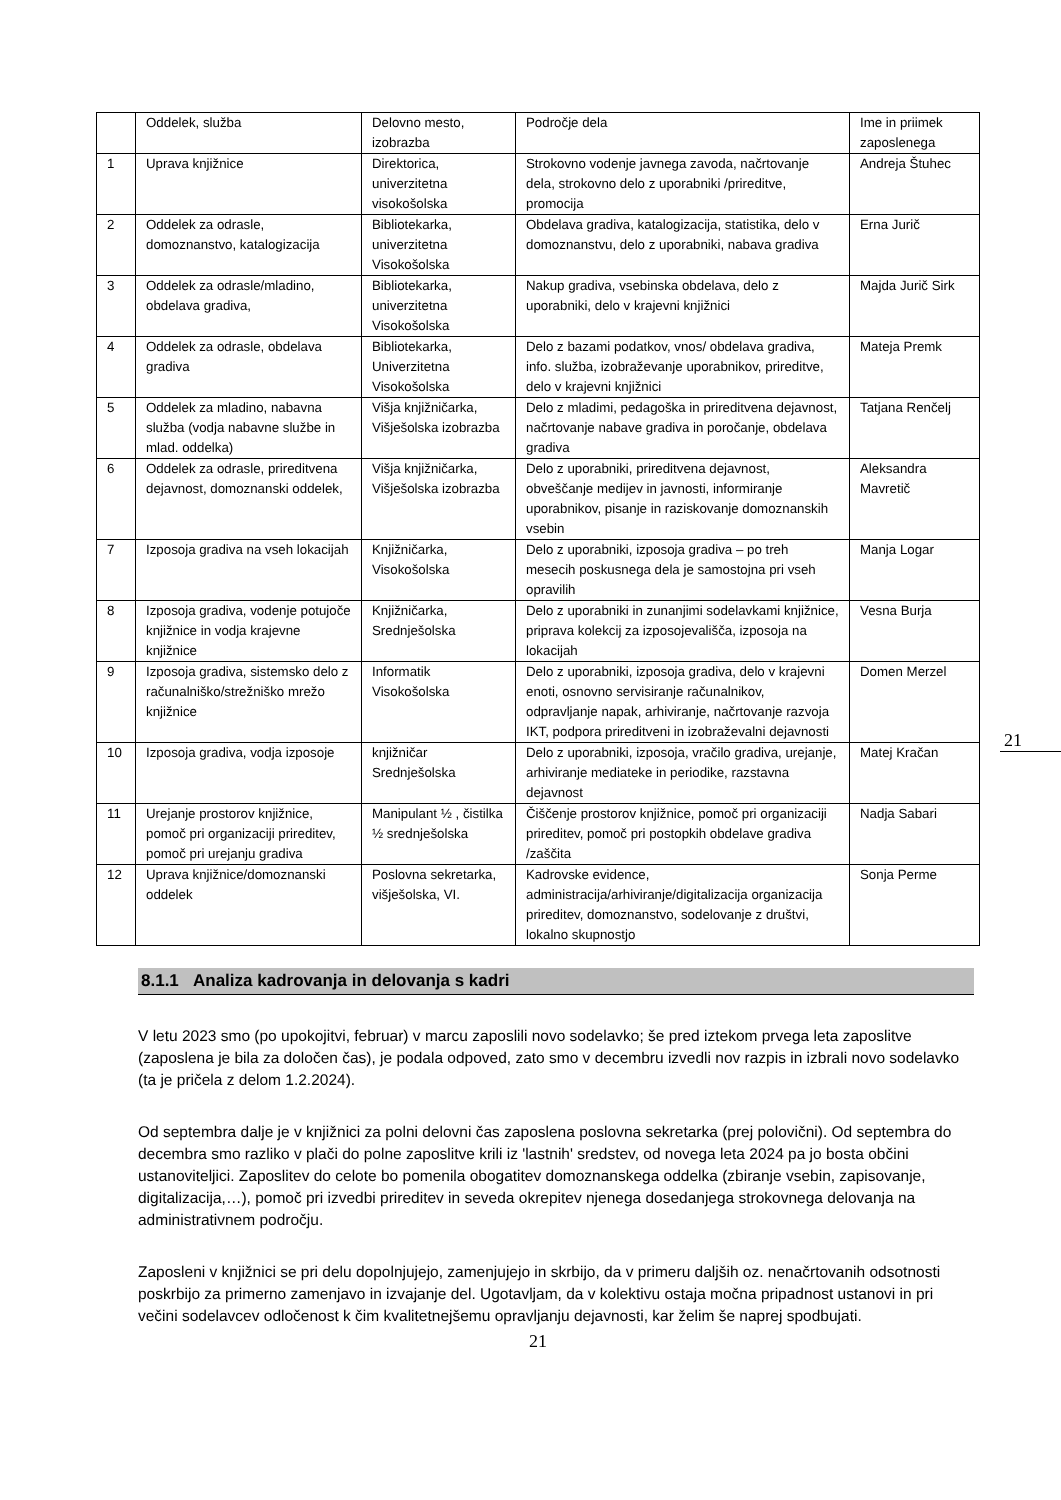| | Oddelek, služba | Delovno mesto, izobrazba | Področje dela | Ime in priimek zaposlenega |
| 1 | Uprava knjižnice | Direktorica, univerzitetna visokošolska | Strokovno vodenje javnega zavoda, načrtovanje dela, strokovno delo z uporabniki /prireditve, promocija | Andreja Štuhec |
| 2 | Oddelek za odrasle, domoznanstvo, katalogizacija | Bibliotekarka, univerzitetna Visokošolska | Obdelava gradiva, katalogizacija, statistika, delo v domoznanstvu, delo z uporabniki, nabava gradiva | Erna Jurič |
| 3 | Oddelek za odrasle/mladino, obdelava gradiva, | Bibliotekarka, univerzitetna Visokošolska | Nakup gradiva, vsebinska obdelava, delo z uporabniki, delo v krajevni knjižnici | Majda Jurič Sirk |
| 4 | Oddelek za odrasle, obdelava gradiva | Bibliotekarka, Univerzitetna Visokošolska | Delo z bazami podatkov, vnos/ obdelava gradiva, info. služba, izobraževanje uporabnikov, prireditve, delo v krajevni knjižnici | Mateja Premk |
| 5 | Oddelek za mladino, nabavna služba (vodja nabavne službe in mlad. oddelka) | Višja knjižničarka, Višješolska izobrazba | Delo z mladimi, pedagoška in prireditvena dejavnost, načrtovanje nabave gradiva in poročanje, obdelava gradiva | Tatjana Renčelj |
| 6 | Oddelek za odrasle, prireditvena dejavnost, domoznanski oddelek, | Višja knjižničarka, Višješolska izobrazba | Delo z uporabniki, prireditvena dejavnost, obveščanje medijev in javnosti, informiranje uporabnikov, pisanje in raziskovanje domoznanskih vsebin | Aleksandra Mavretič |
| 7 | Izposoja gradiva na vseh lokacijah | Knjižničarka, Visokošolska | Delo z uporabniki, izposoja gradiva – po treh mesecih poskusnega dela je samostojna pri vseh opravilih | Manja Logar |
| 8 | Izposoja gradiva, vodenje potujoče knjižnice in vodja krajevne knjižnice | Knjižničarka, Srednješolska | Delo z uporabniki in zunanjimi sodelavkami knjižnice, priprava kolekcij za izposojevališča, izposoja na lokacijah | Vesna Burja |
| 9 | Izposoja gradiva, sistemsko delo z računalniško/strežniško mrežo knjižnice | Informatik Visokošolska | Delo z uporabniki, izposoja gradiva, delo v krajevni enoti, osnovno servisiranje računalnikov, odpravljanje napak, arhiviranje, načrtovanje razvoja IKT, podpora prireditveni in izobraževalni dejavnosti | Domen Merzel |
| 10 | Izposoja gradiva, vodja izposoje | knjižničar Srednješolska | Delo z uporabniki, izposoja, vračilo gradiva, urejanje, arhiviranje mediateke in periodike, razstavna dejavnost | Matej Kračan |
| 11 | Urejanje prostorov knjižnice, pomoč pri organizaciji prireditev, pomoč pri urejanju gradiva | Manipulant ½ , čistilka ½ srednješolska | Čiščenje prostorov knjižnice, pomoč pri organizaciji prireditev, pomoč pri postopkih obdelave gradiva /zaščita | Nadja Sabari |
| 12 | Uprava knjižnice/domoznanski oddelek | Poslovna sekretarka, višješolska, VI. | Kadrovske evidence, administracija/arhiviranje/digitalizacija organizacija prireditev, domoznanstvo, sodelovanje z društvi, lokalno skupnostjo | Sonja Perme |
8.1.1 Analiza kadrovanja in delovanja s kadri
V letu 2023 smo (po upokojitvi, februar) v marcu zaposlili novo sodelavko; še pred iztekom prvega leta zaposlitve (zaposlena je bila za določen čas), je podala odpoved, zato smo v decembru izvedli nov razpis in izbrali novo sodelavko (ta je pričela z delom 1.2.2024).
Od septembra dalje je v knjižnici za polni delovni čas zaposlena poslovna sekretarka (prej polovični). Od septembra do decembra smo razliko v plači do polne zaposlitve krili iz 'lastnih' sredstev, od novega leta 2024 pa jo bosta občini ustanoviteljici. Zaposlitev do celote bo pomenila obogatitev domoznanskega oddelka (zbiranje vsebin, zapisovanje, digitalizacija,…), pomoč pri izvedbi prireditev in seveda okrepitev njenega dosedanjega strokovnega delovanja na administrativnem področju.
Zaposleni v knjižnici se pri delu dopolnjujejo, zamenjujejo in skrbijo, da v primeru daljših oz. nenačrtovanih odsotnosti poskrbijo za primerno zamenjavo in izvajanje del. Ugotavljam, da v kolektivu ostaja močna pripadnost ustanovi in pri večini sodelavcev odločenost k čim kvalitetnejšemu opravljanju dejavnosti, kar želim še naprej spodbujati.
21
21